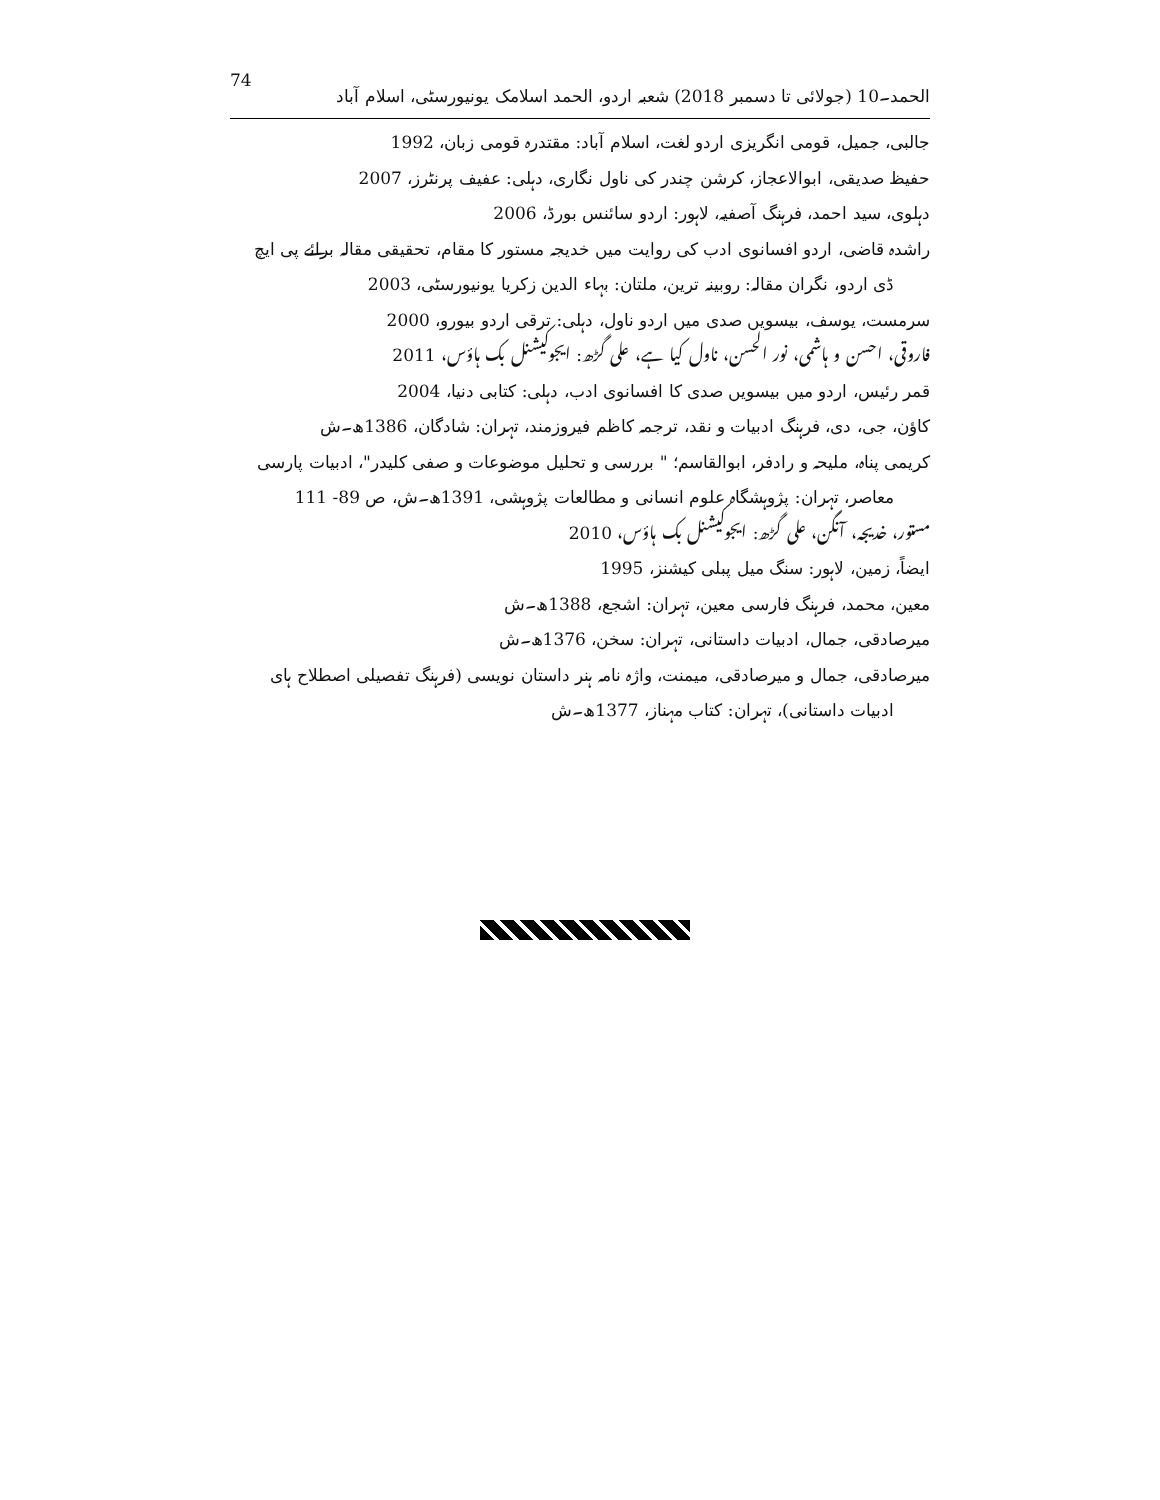74 الحمد۔10 (جولائی تا دسمبر 2018) شعبہ اردو، الحمد اسلامک یونیورسٹی، اسلام آباد
جالبی، جمیل، قومی انگریزی اردو لغت، اسلام آباد: مقتدرہ قومی زبان، 1992
حفیظ صدیقی، ابوالاعجاز، کرشن چندر کی ناول نگاری، دہلی: عفیف پرنٹرز، 2007
دہلوی، سید احمد، فرہنگ آصفیہ، لاہور: اردو سائنس بورڈ، 2006
راشدہ قاضی، اردو افسانوی ادب کی روایت میں خدیجہ مستور کا مقام، تحقیقی مقالہ برائے پی ایچ ڈی اردو، نگران مقالہ: روبینہ ترین، ملتان: بہاء الدین زکریا یونیورسٹی، 2003
سرمست، یوسف، بیسویں صدی میں اردو ناول، دہلی: ترقی اردو بیورو، 2000
فاروقی، احسن و ہاشمی، نور الحسن، ناول کیا ہے، علی گڑھ: ایجوکیشنل بک ہاؤس، 2011
قمر رئیس، اردو میں بیسویں صدی کا افسانوی ادب، دہلی: کتابی دنیا، 2004
کاؤن، جی، دی، فرہنگ ادبیات و نقد، ترجمہ کاظم فیروزمند، تہران: شادگان، 1386ھ۔ش
کریمی پناہ، ملیحہ و رادفر، ابوالقاسم؛ " بررسی و تحلیل موضوعات و صفی کلیدر"، ادبیات پارسی معاصر، تہران: پژوہشگاہ علوم انسانی و مطالعات پژوہشی، 1391ھ۔ش، ص 89- 111
مستور، خدیجہ، آنگن، علی گڑھ: ایجوکیشنل بک ہاؤس، 2010
ایضاً، زمین، لاہور: سنگ میل پبلی کیشنز، 1995
معین، محمد، فرہنگ فارسی معین، تہران: اشجع، 1388ھ۔ش
میرصادقی، جمال، ادبیات داستانی، تہران: سخن، 1376ھ۔ش
میرصادقی، جمال و میرصادقی، میمنت، واژہ نامہ ہنر داستان نویسی (فرہنگ تفصیلی اصطلاح ہای ادبیات داستانی)، تہران: کتاب مہناز، 1377ھ۔ش